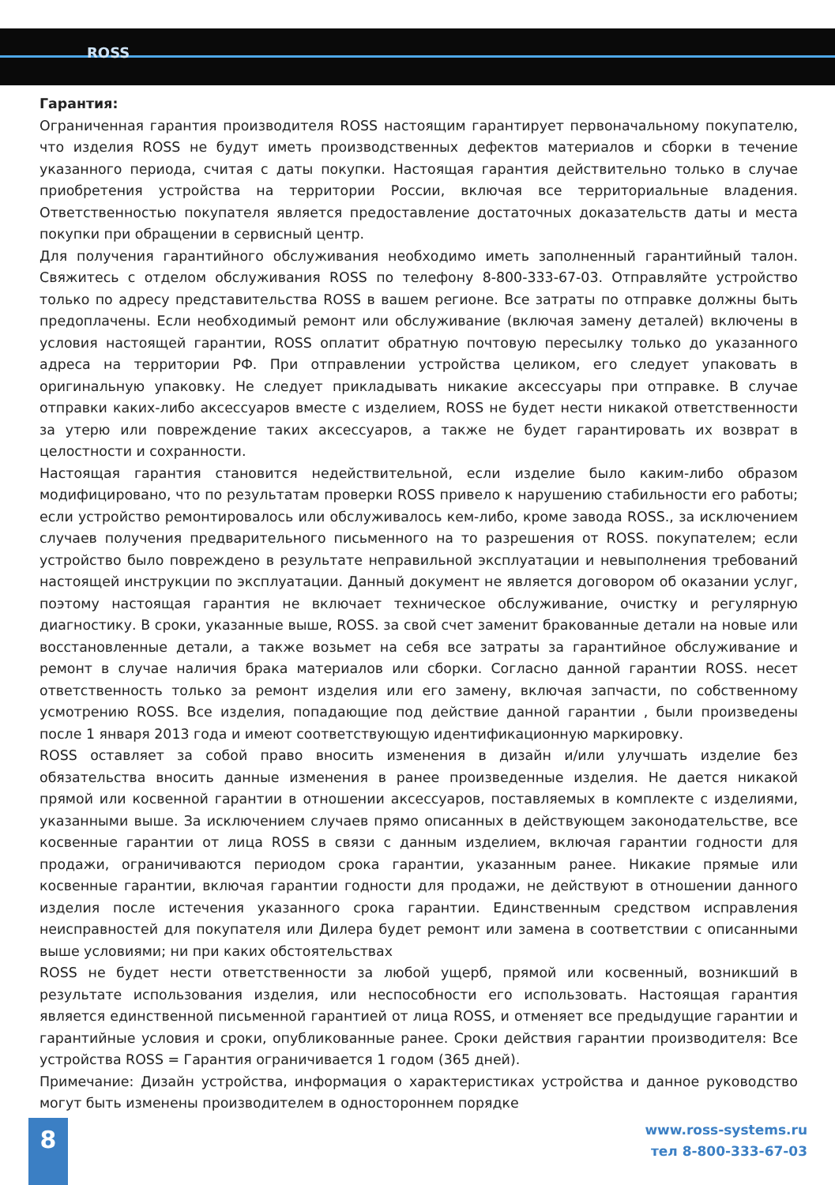ROSS
Гарантия:
Ограниченная гарантия производителя ROSS настоящим гарантирует первоначальному покупателю, что изделия ROSS не будут иметь производственных дефектов материалов и сборки в течение указанного периода, считая с даты покупки. Настоящая гарантия действительно только в случае приобретения устройства на территории России, включая все территориальные владения. Ответственностью покупателя является предоставление достаточных доказательств даты и места покупки при обращении в сервисный центр.
Для получения гарантийного обслуживания необходимо иметь заполненный гарантийный талон. Свяжитесь с отделом обслуживания ROSS по телефону 8-800-333-67-03. Отправляйте устройство только по адресу представительства ROSS в вашем регионе. Все затраты по отправке должны быть предоплачены. Если необходимый ремонт или обслуживание (включая замену деталей) включены в условия настоящей гарантии, ROSS оплатит обратную почтовую пересылку только до указанного адреса на территории РФ. При отправлении устройства целиком, его следует упаковать в оригинальную упаковку. Не следует прикладывать никакие аксессуары при отправке. В случае отправки каких-либо аксессуаров вместе с изделием, ROSS не будет нести никакой ответственности за утерю или повреждение таких аксессуаров, а также не будет гарантировать их возврат в целостности и сохранности.
Настоящая гарантия становится недействительной, если изделие было каким-либо образом модифицировано, что по результатам проверки ROSS привело к нарушению стабильности его работы; если устройство ремонтировалось или обслуживалось кем-либо, кроме завода ROSS., за исключением случаев получения предварительного письменного на то разрешения от ROSS. покупателем; если устройство было повреждено в результате неправильной эксплуатации и невыполнения требований настоящей инструкции по эксплуатации. Данный документ не является договором об оказании услуг, поэтому настоящая гарантия не включает техническое обслуживание, очистку и регулярную диагностику. В сроки, указанные выше, ROSS. за свой счет заменит бракованные детали на новые или восстановленные детали, а также возьмет на себя все затраты за гарантийное обслуживание и ремонт в случае наличия брака материалов или сборки. Согласно данной гарантии ROSS. несет ответственность только за ремонт изделия или его замену, включая запчасти, по собственному усмотрению ROSS. Все изделия, попадающие под действие данной гарантии , были произведены после 1 января 2013 года и имеют соответствующую идентификационную маркировку.
ROSS оставляет за собой право вносить изменения в дизайн и/или улучшать изделие без обязательства вносить данные изменения в ранее произведенные изделия. Не дается никакой прямой или косвенной гарантии в отношении аксессуаров, поставляемых в комплекте с изделиями, указанными выше. За исключением случаев прямо описанных в действующем законодательстве, все косвенные гарантии от лица ROSS в связи с данным изделием, включая гарантии годности для продажи, ограничиваются периодом срока гарантии, указанным ранее. Никакие прямые или косвенные гарантии, включая гарантии годности для продажи, не действуют в отношении данного изделия после истечения указанного срока гарантии. Единственным средством исправления неисправностей для покупателя или Дилера будет ремонт или замена в соответствии с описанными выше условиями; ни при каких обстоятельствах
ROSS не будет нести ответственности за любой ущерб, прямой или косвенный, возникший в результате использования изделия, или неспособности его использовать. Настоящая гарантия является единственной письменной гарантией от лица ROSS, и отменяет все предыдущие гарантии и гарантийные условия и сроки, опубликованные ранее. Сроки действия гарантии производителя: Все устройства ROSS = Гарантия ограничивается 1 годом (365 дней).
Примечание: Дизайн устройства, информация о характеристиках устройства и данное руководство могут быть изменены производителем в одностороннем порядке
8
www.ross-systems.ru
тел 8-800-333-67-03